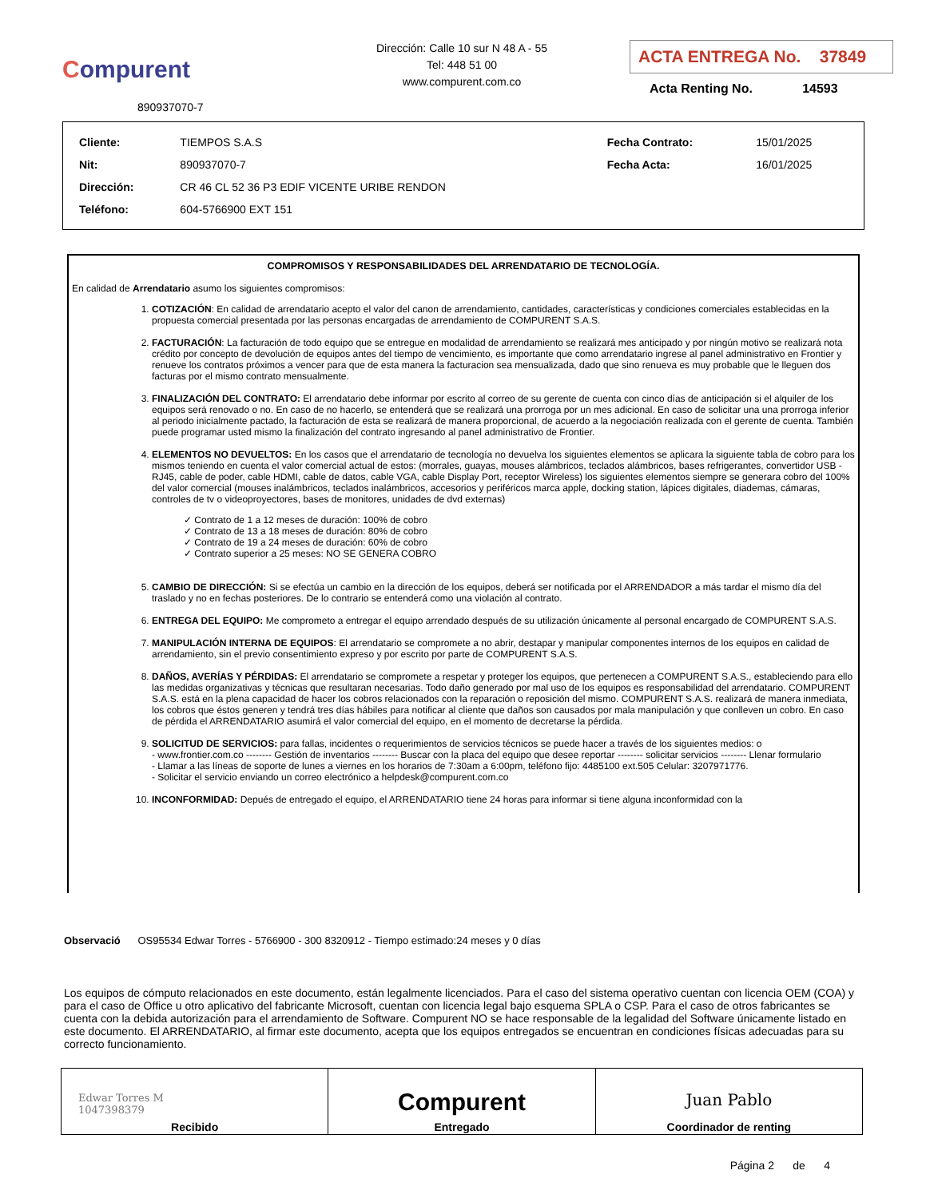Compurent
890937070-7
Dirección: Calle 10 sur N 48 A - 55
Tel: 448 51 00
www.compurent.com.co
ACTA ENTREGA No. 37849
Acta Renting No. 14593
| Cliente: | TIEMPOS S.A.S | Fecha Contrato: | 15/01/2025 |
| Nit: | 890937070-7 | Fecha Acta: | 16/01/2025 |
| Dirección: | CR 46 CL 52 36 P3 EDIF VICENTE URIBE RENDON | | |
| Teléfono: | 604-5766900 EXT 151 | | |
COMPROMISOS Y RESPONSABILIDADES DEL ARRENDATARIO DE TECNOLOGÍA.
En calidad de Arrendatario asumo los siguientes compromisos:
1. COTIZACIÓN: En calidad de arrendatario acepto el valor del canon de arrendamiento, cantidades, características y condiciones comerciales establecidas en la propuesta comercial presentada por las personas encargadas de arrendamiento de COMPURENT S.A.S.
2. FACTURACIÓN: La facturación de todo equipo que se entregue en modalidad de arrendamiento se realizará mes anticipado y por ningún motivo se realizará nota crédito por concepto de devolución de equipos antes del tiempo de vencimiento, es importante que como arrendatario ingrese al panel administrativo en Frontier y renueve los contratos próximos a vencer para que de esta manera la facturacion sea mensualizada, dado que sino renueva es muy probable que le lleguen dos facturas por el mismo contrato mensualmente.
3. FINALIZACIÓN DEL CONTRATO: El arrendatario debe informar por escrito al correo de su gerente de cuenta con cinco días de anticipación si el alquiler de los equipos será renovado o no. En caso de no hacerlo, se entenderá que se realizará una prorroga por un mes adicional. En caso de solicitar una una prorroga inferior al periodo inicialmente pactado, la facturación de esta se realizará de manera proporcional, de acuerdo a la negociación realizada con el gerente de cuenta. También puede programar usted mismo la finalización del contrato ingresando al panel administrativo de Frontier.
4. ELEMENTOS NO DEVUELTOS: En los casos que el arrendatario de tecnología no devuelva los siguientes elementos se aplicara la siguiente tabla de cobro para los mismos teniendo en cuenta el valor comercial actual de estos: (morrales, guayas, mouses alámbricos, teclados alámbricos, bases refrigerantes, convertidor USB - RJ45, cable de poder, cable HDMI, cable de datos, cable VGA, cable Display Port, receptor Wireless) los siguientes elementos siempre se generara cobro del 100% del valor comercial (mouses inalámbricos, teclados inalámbricos, accesorios y periféricos marca apple, docking station, lápices digitales, diademas, cámaras, controles de tv o videoproyectores, bases de monitores, unidades de dvd externas)
✓ Contrato de 1 a 12 meses de duración: 100% de cobro
✓ Contrato de 13 a 18 meses de duración: 80% de cobro
✓ Contrato de 19 a 24 meses de duración: 60% de cobro
✓ Contrato superior a 25 meses: NO SE GENERA COBRO
5. CAMBIO DE DIRECCIÓN: Si se efectúa un cambio en la dirección de los equipos, deberá ser notificada por el ARRENDADOR a más tardar el mismo día del traslado y no en fechas posteriores. De lo contrario se entenderá como una violación al contrato.
6. ENTREGA DEL EQUIPO: Me comprometo a entregar el equipo arrendado después de su utilización únicamente al personal encargado de COMPURENT S.A.S.
7. MANIPULACIÓN INTERNA DE EQUIPOS: El arrendatario se compromete a no abrir, destapar y manipular componentes internos de los equipos en calidad de arrendamiento, sin el previo consentimiento expreso y por escrito por parte de COMPURENT S.A.S.
8. DAÑOS, AVERÍAS Y PÉRDIDAS: El arrendatario se compromete a respetar y proteger los equipos, que pertenecen a COMPURENT S.A.S., estableciendo para ello las medidas organizativas y técnicas que resultaran necesarias. Todo daño generado por mal uso de los equipos es responsabilidad del arrendatario. COMPURENT S.A.S. está en la plena capacidad de hacer los cobros relacionados con la reparación o reposición del mismo. COMPURENT S.A.S. realizará de manera inmediata, los cobros que éstos generen y tendrá tres días hábiles para notificar al cliente que daños son causados por mala manipulación y que conlleven un cobro. En caso de pérdida el ARRENDATARIO asumirá el valor comercial del equipo, en el momento de decretarse la pérdida.
9. SOLICITUD DE SERVICIOS: para fallas, incidentes o requerimientos de servicios técnicos se puede hacer a través de los siguientes medios: o
- www.frontier.com.co -------- Gestión de inventarios -------- Buscar con la placa del equipo que desee reportar -------- solicitar servicios -------- Llenar formulario
- Llamar a las líneas de soporte de lunes a viernes en los horarios de 7:30am a 6:00pm, teléfono fijo: 4485100 ext.505 Celular: 3207971776.
- Solicitar el servicio enviando un correo electrónico a helpdesk@compurent.com.co
10. INCONFORMIDAD: Depués de entregado el equipo, el ARRENDATARIO tiene 24 horas para informar si tiene alguna inconformidad con la
Observació OS95534 Edwar Torres - 5766900 - 300 8320912 - Tiempo estimado:24 meses y 0 días
Los equipos de cómputo relacionados en este documento, están legalmente licenciados. Para el caso del sistema operativo cuentan con licencia OEM (COA) y para el caso de Office u otro aplicativo del fabricante Microsoft, cuentan con licencia legal bajo esquema SPLA o CSP. Para el caso de otros fabricantes se cuenta con la debida autorización para el arrendamiento de Software. Compurent NO se hace responsable de la legalidad del Software únicamente listado en este documento. El ARRENDATARIO, al firmar este documento, acepta que los equipos entregados se encuentran en condiciones físicas adecuadas para su correcto funcionamiento.
| Edwar Torres M 1047398379 Recibido | Compurent Entregado | Juan Pablo Coordinador de renting |
Página 2 de 4